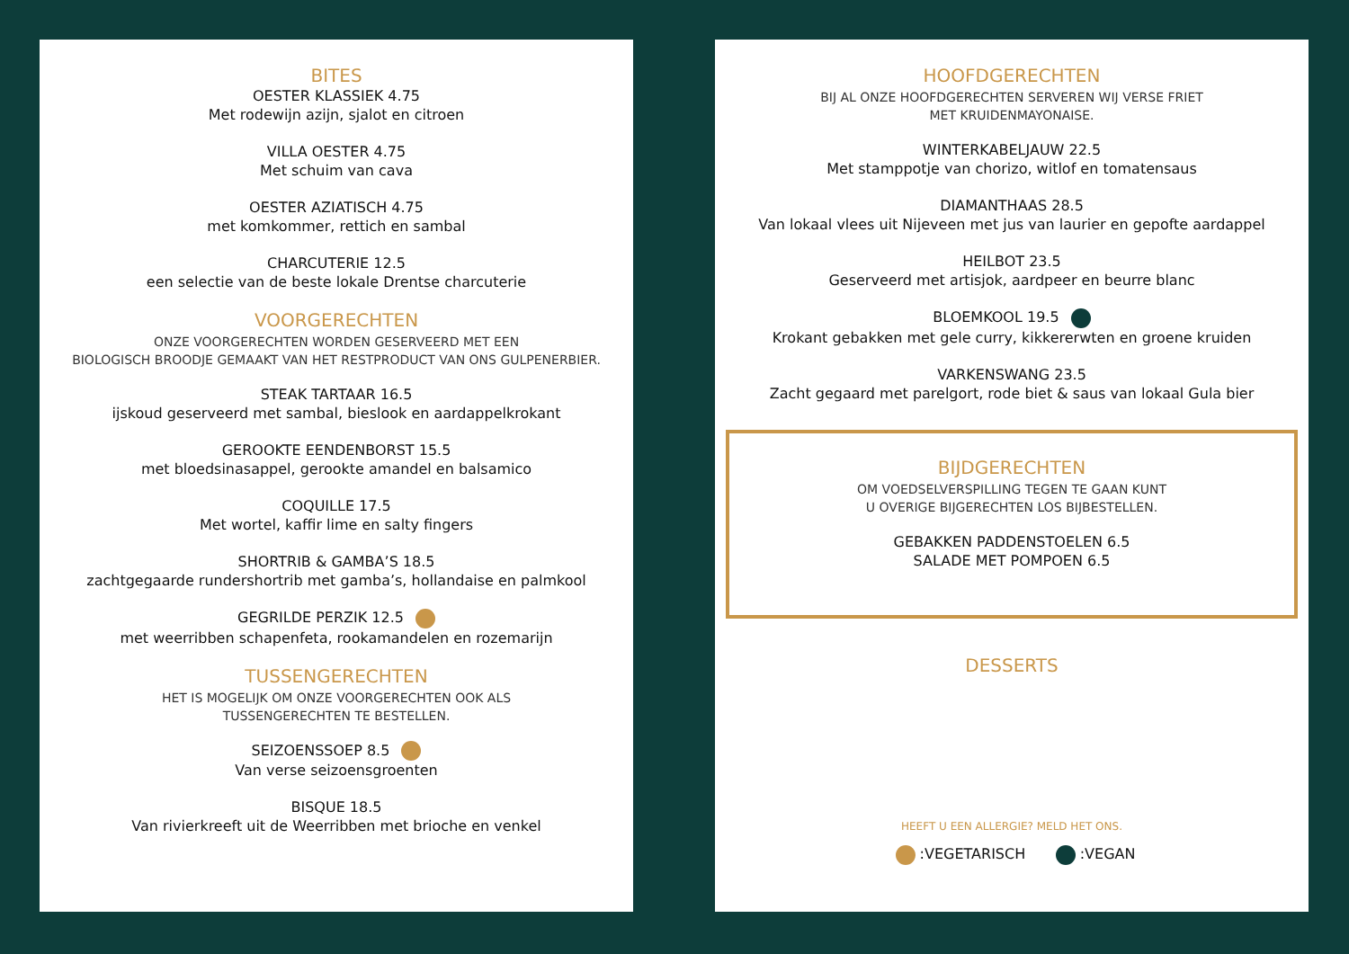BITES
OESTER KLASSIEK 4.75
Met rodewijn azijn, sjalot en citroen
VILLA OESTER 4.75
Met schuim van cava
OESTER AZIATISCH 4.75
met komkommer, rettich en sambal
CHARCUTERIE 12.5
een selectie van de beste lokale Drentse charcuterie
VOORGERECHTEN
ONZE VOORGERECHTEN WORDEN GESERVEERD MET EEN
BIOLOGISCH BROODJE GEMAAKT VAN HET RESTPRODUCT VAN ONS GULPENERBIER.
STEAK TARTAAR 16.5
ijskoud geserveerd met sambal, bieslook en aardappelkrokant
GEROOKTE EENDENBORST 15.5
met bloedsinasappel, gerookte amandel en balsamico
COQUILLE 17.5
Met wortel, kaffir lime en salty fingers
SHORTRIB & GAMBA’S 18.5
zachtgegaarde rundershortrib met gamba’s, hollandaise en palmkool
GEGRILDE PERZIK 12.5
met weerribben schapenfeta, rookamandelen en rozemarijn
TUSSENGERECHTEN
HET IS MOGELIJK OM ONZE VOORGERECHTEN OOK ALS
TUSSENGERECHTEN TE BESTELLEN.
SEIZOENSSOEP 8.5
Van verse seizoensgroenten
BISQUE 18.5
Van rivierkreeft uit de Weerribben met brioche en venkel
HOOFDGERECHTEN
BIJ AL ONZE HOOFDGERECHTEN SERVEREN WIJ VERSE FRIET
MET KRUIDENMAYONAISE.
WINTERKABELJAUW 22.5
Met stamppotje van chorizo, witlof en tomatensaus
DIAMANTHAAS 28.5
Van lokaal vlees uit Nijeveen met jus van laurier en gepofte aardappel
HEILBOT 23.5
Geserveerd met artisjok, aardpeer en beurre blanc
BLOEMKOOL 19.5
Krokant gebakken met gele curry, kikkererwten en groene kruiden
VARKENSWANG 23.5
Zacht gegaard met parelgort, rode biet & saus van lokaal Gula bier
BIJDGERECHTEN
OM VOEDSELVERSPILLING TEGEN TE GAAN KUNT
U OVERIGE BIJGERECHTEN LOS BIJBESTELLEN.
GEBAKKEN PADDENSTOELEN 6.5
SALADE MET POMPOEN 6.5
DESSERTS
HEEFT U EEN ALLERGIE? MELD HET ONS.
:VEGETARISCH :VEGAN